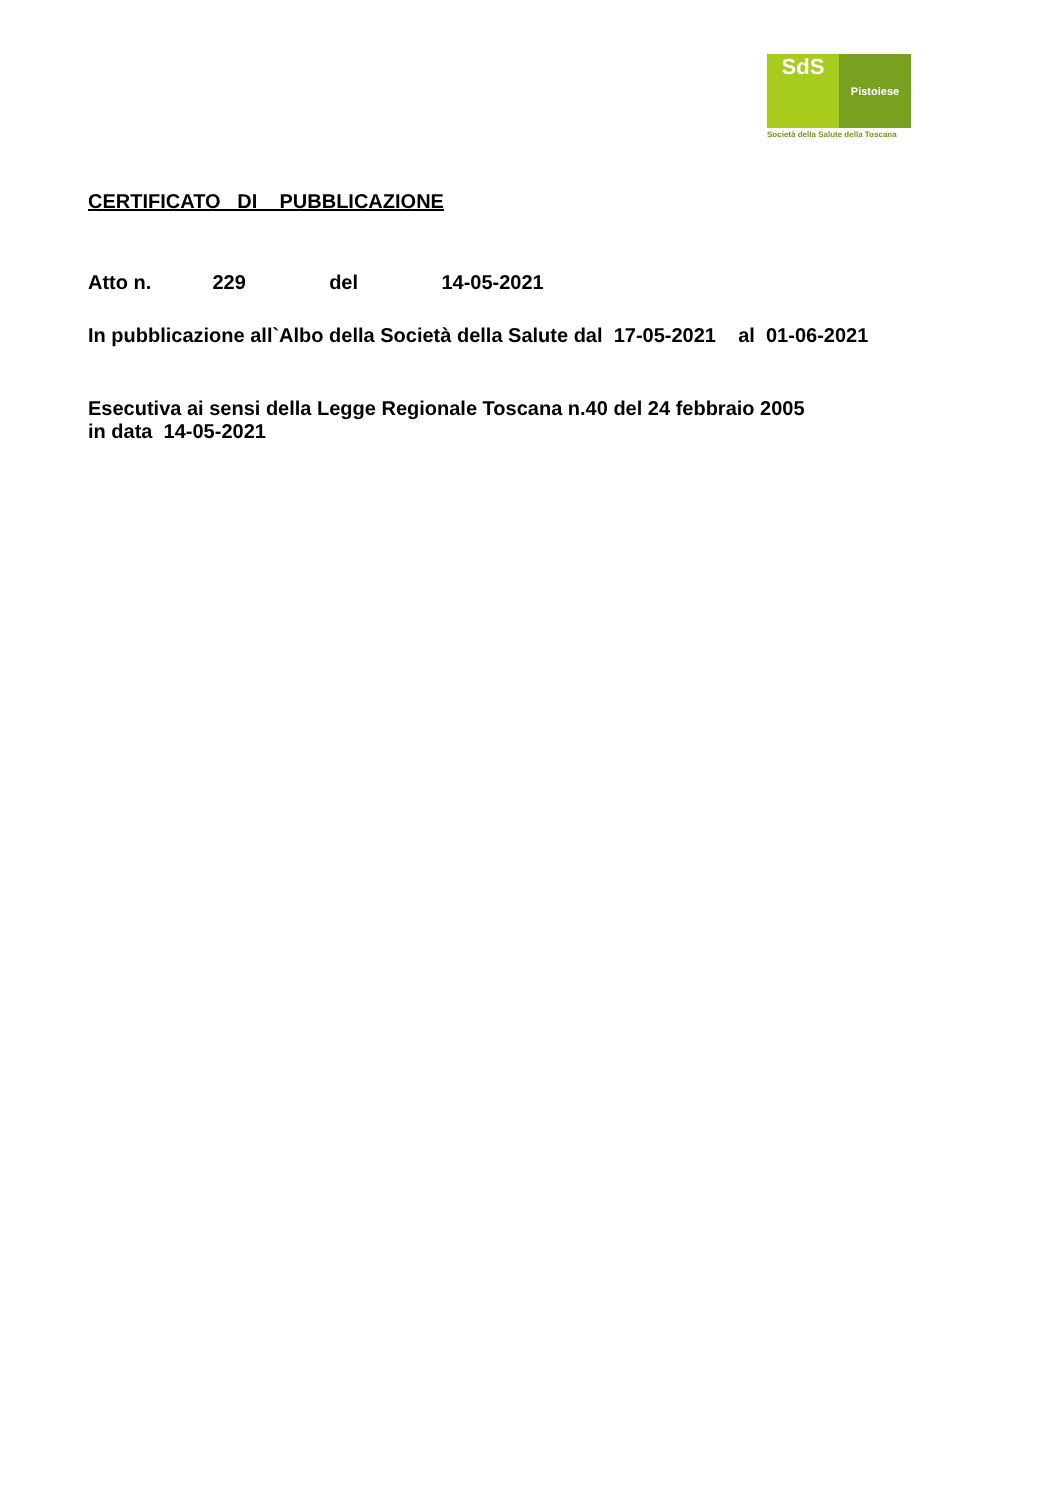SdS
Pistoiese
Società della Salute della Toscana
CERTIFICATO DI PUBBLICAZIONE
Atto n. 229 del 14-05-2021
In pubblicazione all`Albo della Società della Salute dal 17-05-2021 al 01-06-2021
Esecutiva ai sensi della Legge Regionale Toscana n.40 del 24 febbraio 2005
in data 14-05-2021